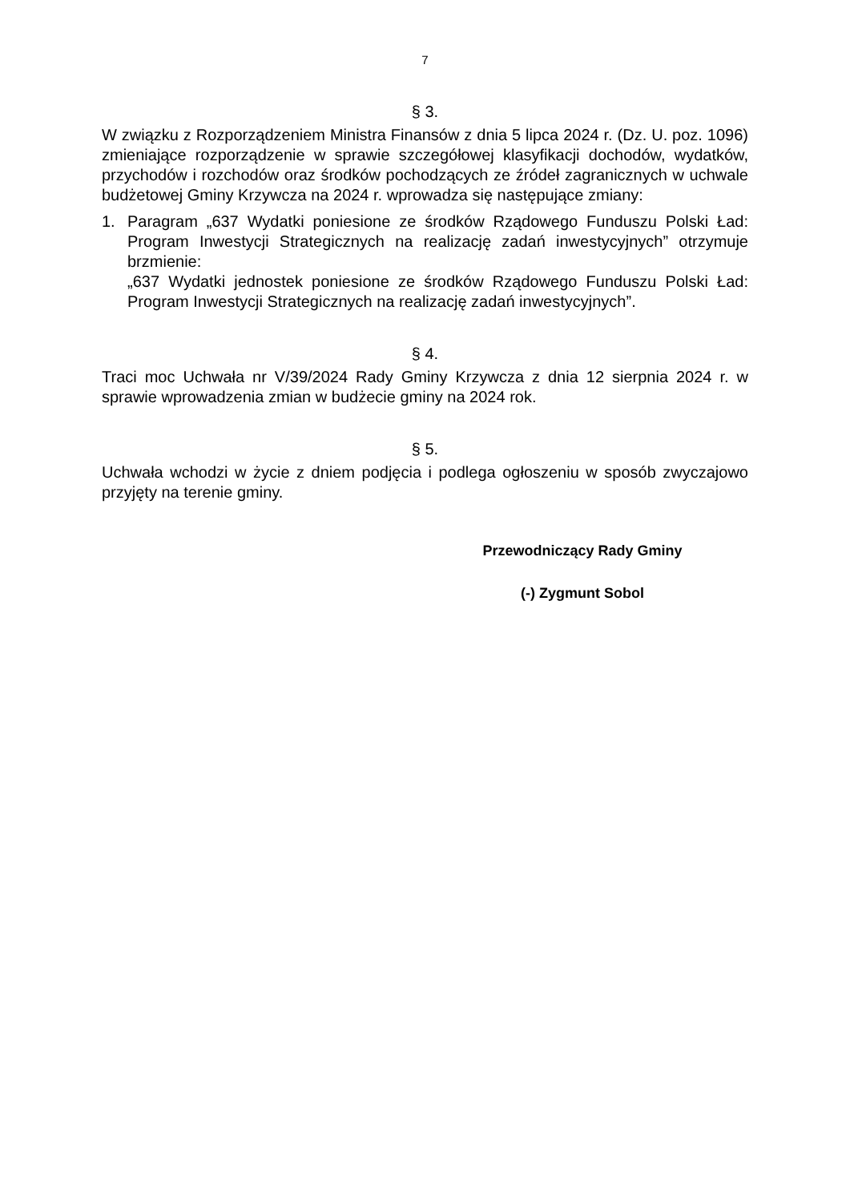7
§ 3.
W związku z Rozporządzeniem Ministra Finansów z dnia 5 lipca 2024 r. (Dz. U. poz. 1096) zmieniające rozporządzenie w sprawie szczegółowej klasyfikacji dochodów, wydatków, przychodów i rozchodów oraz środków pochodzących ze źródeł zagranicznych w uchwale budżetowej Gminy Krzywcza na 2024 r. wprowadza się następujące zmiany:
1. Paragram „637 Wydatki poniesione ze środków Rządowego Funduszu Polski Ład: Program Inwestycji Strategicznych na realizację zadań inwestycyjnych” otrzymuje brzmienie:
„637 Wydatki jednostek poniesione ze środków Rządowego Funduszu Polski Ład: Program Inwestycji Strategicznych na realizację zadań inwestycyjnych”.
§ 4.
Traci moc Uchwała nr V/39/2024 Rady Gminy Krzywcza z dnia 12 sierpnia 2024 r. w sprawie wprowadzenia zmian w budżecie gminy na 2024 rok.
§ 5.
Uchwała wchodzi w życie z dniem podjęcia i podlega ogłoszeniu w sposób zwyczajowo przyjęty na terenie gminy.
Przewodniczący Rady Gminy
(-) Zygmunt Sobol